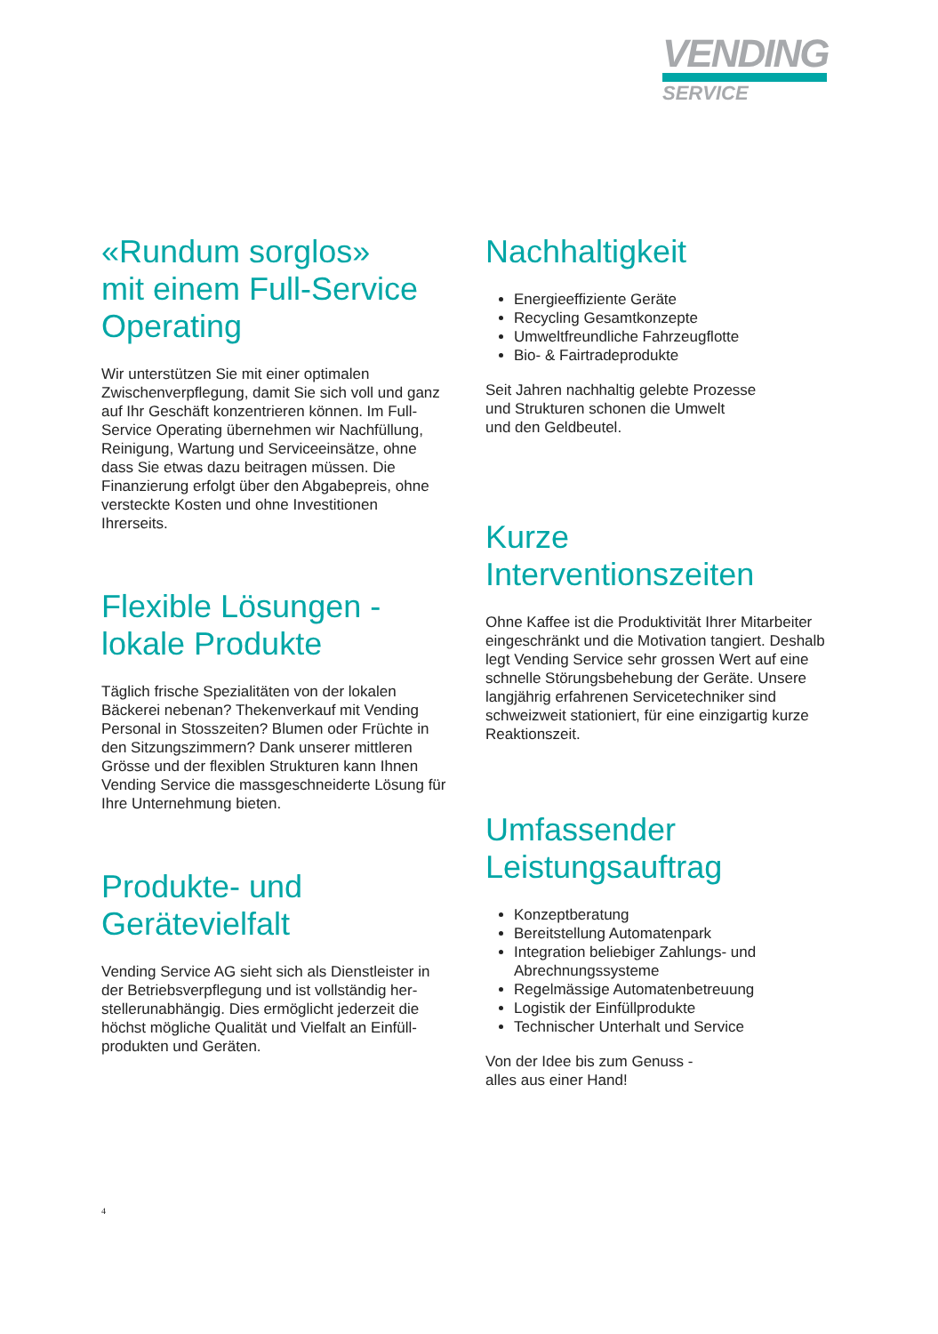VENDING
SERVICE
«Rundum sorglos»
mit einem Full-Service
Operating
Wir unterstützen Sie mit einer optimalen Zwischenverpflegung, damit Sie sich voll und ganz auf Ihr Geschäft konzentrieren können. Im Full-Service Operating übernehmen wir Nachfüllung, Reinigung, Wartung und Service­einsätze, ohne dass Sie etwas dazu beitragen müssen. Die Finanzierung erfolgt über den Abgabepreis, ohne versteckte Kosten und ohne Investitionen Ihrerseits.
Flexible Lösungen -
lokale Produkte
Täglich frische Spezialitäten von der lokalen Bäckerei nebenan? Thekenverkauf mit Vending Personal in Stosszeiten? Blumen oder Früchte in den Sitzungszimmern? Dank unserer mittleren Grösse und der flexiblen Strukturen kann Ihnen Vending Service die massgeschneiderte Lösung für Ihre Unternehmung bieten.
Produkte- und
Gerätevielfalt
Vending Service AG sieht sich als Dienstleister in der Betriebsverpflegung und ist vollständig her­stellerunabhängig. Dies ermöglicht jederzeit die höchst mögliche Qualität und Vielfalt an Einfüll­produkten und Geräten.
Nachhaltigkeit
Energieeffiziente Geräte
Recycling Gesamtkonzepte
Umweltfreundliche Fahrzeugflotte
Bio- & Fairtradeprodukte
Seit Jahren nachhaltig gelebte Prozesse
und Strukturen schonen die Umwelt
und den Geldbeutel.
Kurze Interventionszeiten
Ohne Kaffee ist die Produktivität Ihrer Mitarbei­ter eingeschränkt und die Motivation tangiert. Deshalb legt Vending Service sehr grossen Wert auf eine schnelle Störungsbehebung der Geräte. Unsere langjährig erfahrenen Servicetechniker sind schweizweit stationiert, für eine einzigartig kurze Reaktionszeit.
Umfassender
Leistungsauftrag
Konzeptberatung
Bereitstellung Automatenpark
Integration beliebiger Zahlungs- und Abrechnungssysteme
Regelmässige Automatenbetreuung
Logistik der Einfüllprodukte
Technischer Unterhalt und Service
Von der Idee bis zum Genuss -
alles aus einer Hand!
4